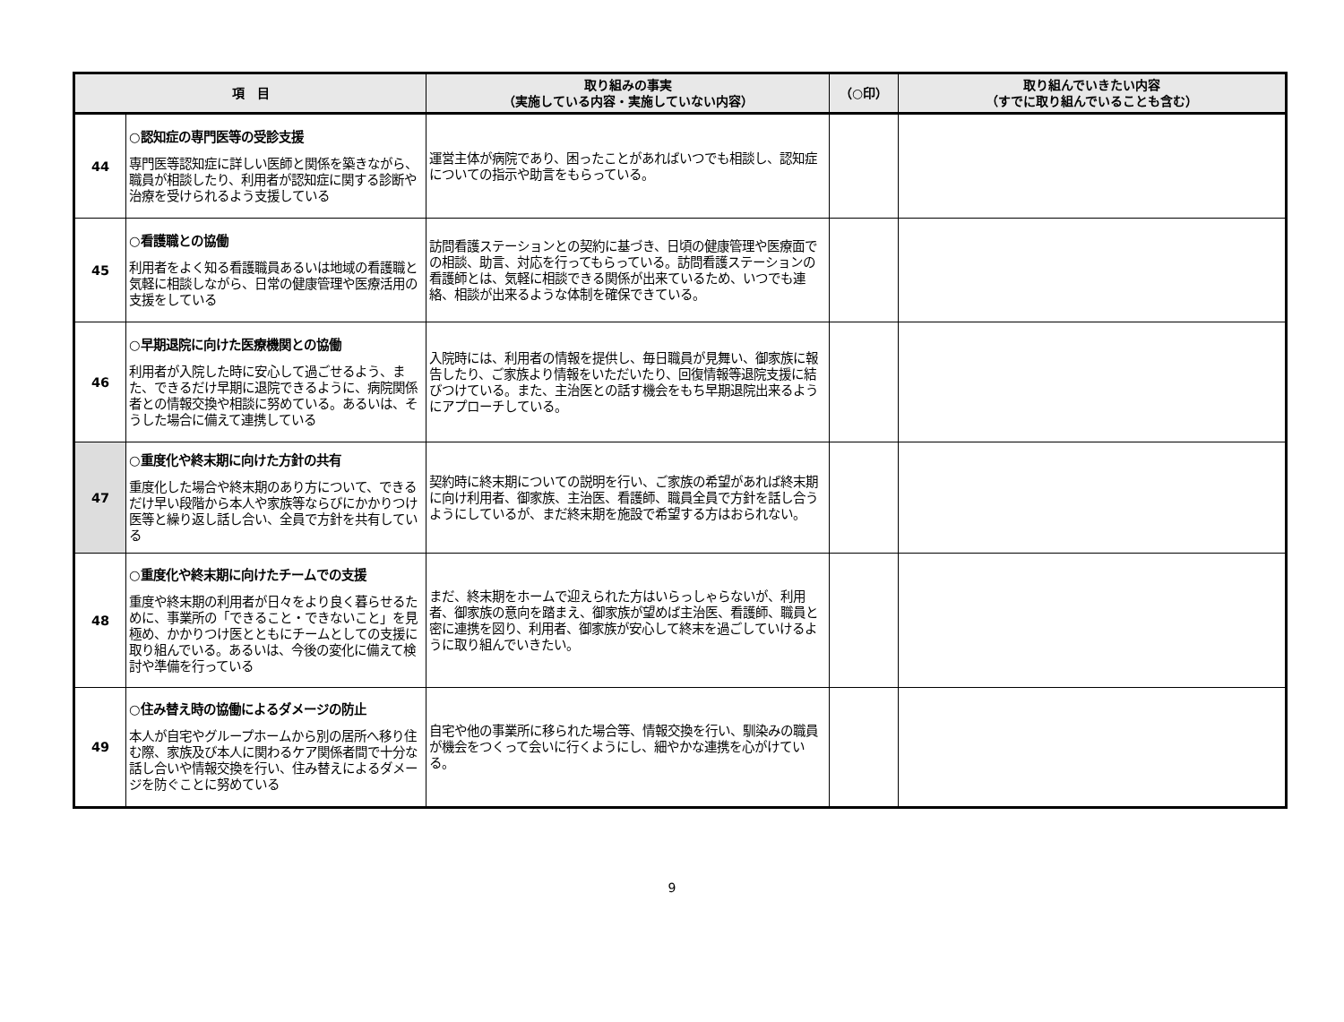| 項 目 | | 取り組みの事実 （実施している内容・実施していない内容） | （○印） | 取り組んでいきたい内容 （すでに取り組んでいることも含む） |
| --- | --- | --- | --- | --- |
| 44 | ○認知症の専門医等の受診支援 専門医等認知症に詳しい医師と関係を築きながら、職員が相談したり、利用者が認知症に関する診断や治療を受けられるよう支援している | 運営主体が病院であり、困ったことがあればいつでも相談し、認知症についての指示や助言をもらっている。 | | |
| 45 | ○看護職との協働 利用者をよく知る看護職員あるいは地域の看護職と気軽に相談しながら、日常の健康管理や医療活用の支援をしている | 訪問看護ステーションとの契約に基づき、日頃の健康管理や医療面での相談、助言、対応を行ってもらっている。訪問看護ステーションの看護師とは、気軽に相談できる関係が出来ているため、いつでも連絡、相談が出来るような体制を確保できている。 | | |
| 46 | ○早期退院に向けた医療機関との協働 利用者が入院した時に安心して過ごせるよう、また、できるだけ早期に退院できるように、病院関係者との情報交換や相談に努めている。あるいは、そうした場合に備えて連携している | 入院時には、利用者の情報を提供し、毎日職員が見舞い、御家族に報告したり、ご家族より情報をいただいたり、回復情報等退院支援に結びつけている。また、主治医との話す機会をもち早期退院出来るようにアプローチしている。 | | |
| 47 | ○重度化や終末期に向けた方針の共有 重度化した場合や終末期のあり方について、できるだけ早い段階から本人や家族等ならびにかかりつけ医等と繰り返し話し合い、全員で方針を共有している | 契約時に終末期についての説明を行い、ご家族の希望があれば終末期に向け利用者、御家族、主治医、看護師、職員全員で方針を話し合うようにしているが、まだ終末期を施設で希望する方はおられない。 | | |
| 48 | ○重度化や終末期に向けたチームでの支援 重度や終末期の利用者が日々をより良く暮らせるために、事業所の「できること・できないこと」を見極め、かかりつけ医とともにチームとしての支援に取り組んでいる。あるいは、今後の変化に備えて検討や準備を行っている | まだ、終末期をホームで迎えられた方はいらっしゃらないが、利用者、御家族の意向を踏まえ、御家族が望めば主治医、看護師、職員と密に連携を図り、利用者、御家族が安心して終末を過ごしていけるように取り組んでいきたい。 | | |
| 49 | ○住み替え時の協働によるダメージの防止 本人が自宅やグループホームから別の居所へ移り住む際、家族及び本人に関わるケア関係者間で十分な話し合いや情報交換を行い、住み替えによるダメージを防ぐことに努めている | 自宅や他の事業所に移られた場合等、情報交換を行い、馴染みの職員が機会をつくって会いに行くようにし、細やかな連携を心がけている。 | | |
9